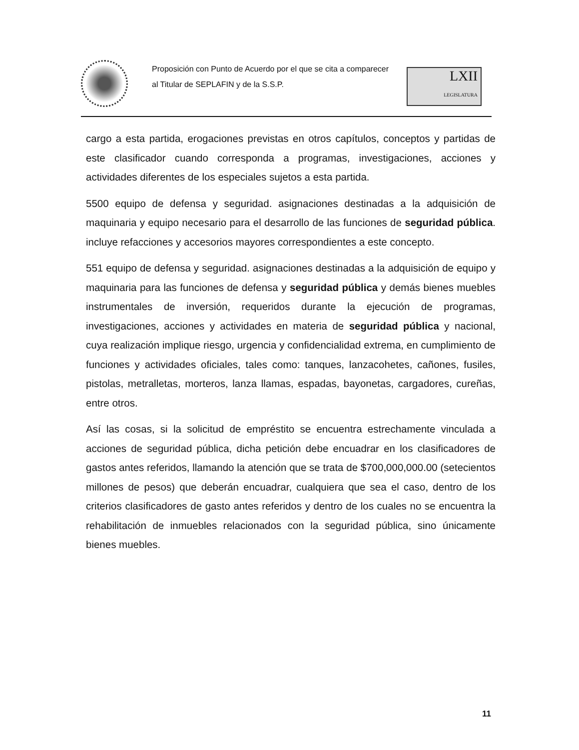Proposición con Punto de Acuerdo por el que se cita a comparecer al Titular de SEPLAFIN y de la S.S.P.
LXII
LEGISLATURA
cargo a esta partida, erogaciones previstas en otros capítulos, conceptos y partidas de este clasificador cuando corresponda a programas, investigaciones, acciones y actividades diferentes de los especiales sujetos a esta partida.
5500 equipo de defensa y seguridad. asignaciones destinadas a la adquisición de maquinaria y equipo necesario para el desarrollo de las funciones de seguridad pública. incluye refacciones y accesorios mayores correspondientes a este concepto.
551 equipo de defensa y seguridad. asignaciones destinadas a la adquisición de equipo y maquinaria para las funciones de defensa y seguridad pública y demás bienes muebles instrumentales de inversión, requeridos durante la ejecución de programas, investigaciones, acciones y actividades en materia de seguridad pública y nacional, cuya realización implique riesgo, urgencia y confidencialidad extrema, en cumplimiento de funciones y actividades oficiales, tales como: tanques, lanzacohetes, cañones, fusiles, pistolas, metralletas, morteros, lanza llamas, espadas, bayonetas, cargadores, cureñas, entre otros.
Así las cosas, si la solicitud de empréstito se encuentra estrechamente vinculada a acciones de seguridad pública, dicha petición debe encuadrar en los clasificadores de gastos antes referidos, llamando la atención que se trata de $700,000,000.00 (setecientos millones de pesos) que deberán encuadrar, cualquiera que sea el caso, dentro de los criterios clasificadores de gasto antes referidos y dentro de los cuales no se encuentra la rehabilitación de inmuebles relacionados con la seguridad pública, sino únicamente bienes muebles.
11